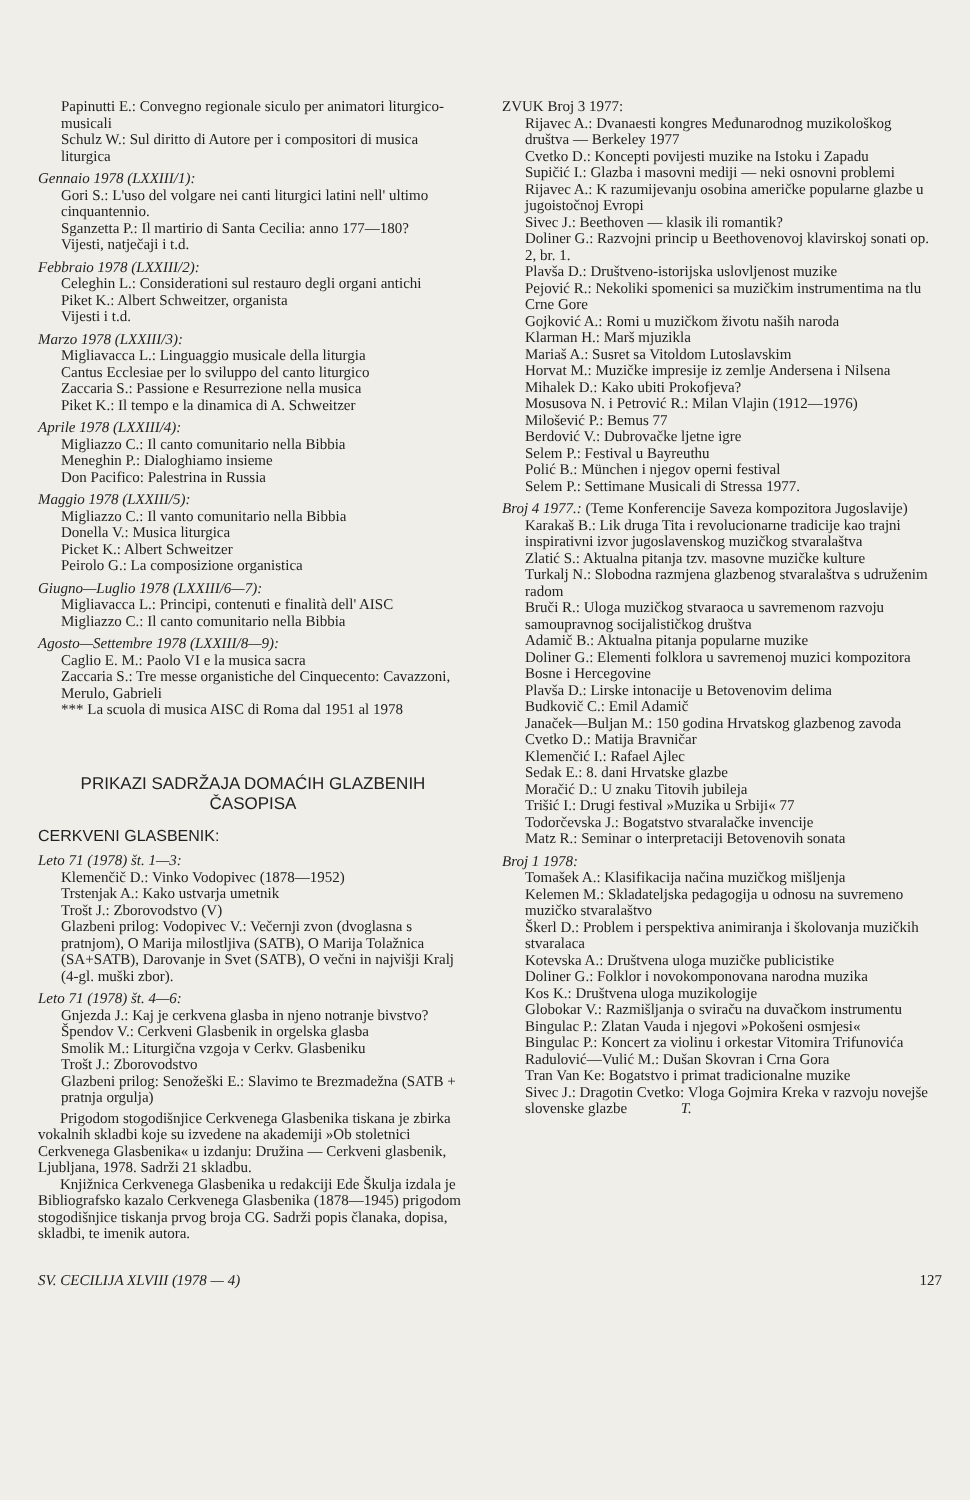Papinutti E.: Convegno regionale siculo per animatori liturgico-musicali
Schulz W.: Sul diritto di Autore per i compositori di musica liturgica
Gennaio 1978 (LXXIII/1):
Gori S.: L'uso del volgare nei canti liturgici latini nell' ultimo cinquantennio.
Sganzetta P.: Il martirio di Santa Cecilia: anno 177—180?
Vijesti, natječaji i t.d.
Febbraio 1978 (LXXIII/2):
Celeghin L.: Considerationi sul restauro degli organi antichi
Piket K.: Albert Schweitzer, organista
Vijesti i t.d.
Marzo 1978 (LXXIII/3):
Migliavacca L.: Linguaggio musicale della liturgia
Cantus Ecclesiae per lo sviluppo del canto liturgico
Zaccaria S.: Passione e Resurrezione nella musica
Piket K.: Il tempo e la dinamica di A. Schweitzer
Aprile 1978 (LXXIII/4):
Migliazzo C.: Il canto comunitario nella Bibbia
Meneghin P.: Dialoghiamo insieme
Don Pacifico: Palestrina in Russia
Maggio 1978 (LXXIII/5):
Migliazzo C.: Il vanto comunitario nella Bibbia
Donella V.: Musica liturgica
Picket K.: Albert Schweitzer
Peirolo G.: La composizione organistica
Giugno—Luglio 1978 (LXXIII/6—7):
Migliavacca L.: Principi, contenuti e finalità dell' AISC
Migliazzo C.: Il canto comunitario nella Bibbia
Agosto—Settembre 1978 (LXXIII/8—9):
Caglio E. M.: Paolo VI e la musica sacra
Zaccaria S.: Tre messe organistiche del Cinquecento: Cavazzoni, Merulo, Gabrieli
*** La scuola di musica AISC di Roma dal 1951 al 1978
PRIKAZI SADRŽAJA DOMAĆIH GLAZBENIH ČASOPISA
CERKVENI GLASBENIK:
Leto 71 (1978) št. 1—3:
Klemenčič D.: Vinko Vodopivec (1878—1952)
Trstenjak A.: Kako ustvarja umetnik
Trošt J.: Zborovodstvo (V)
Glazbeni prilog: Vodopivec V.: Večernji zvon (dvoglasna s pratnjom), O Marija milostljiva (SATB), O Marija Tolažnica (SA+SATB), Darovanje in Svet (SATB), O večni in najvišji Kralj (4-gl. muški zbor).
Leto 71 (1978) št. 4—6:
Gnjezda J.: Kaj je cerkvena glasba in njeno notranje bivstvo?
Špendov V.: Cerkveni Glasbenik in orgelska glasba
Smolik M.: Liturgična vzgoja v Cerkv. Glasbeniku
Trošt J.: Zborovodstvo
Glazbeni prilog: Senožeški E.: Slavimo te Brezmadežna (SATB + pratnja orgulja)
Prigodom stogodišnjice Cerkvenega Glasbenika tiskana je zbirka vokalnih skladbi koje su izvedene na akademiji »Ob stoletnici Cerkvenega Glasbenika« u izdanju: Družina — Cerkveni glasbenik, Ljubljana, 1978. Sadrži 21 skladbu.
Knjižnica Cerkvenega Glasbenika u redakciji Ede Škulja izdala je Bibliografsko kazalo Cerkvenega Glasbenika (1878—1945) prigodom stogodišnjice tiskanja prvog broja CG. Sadrži popis članaka, dopisa, skladbi, te imenik autora.
ZVUK Broj 3 1977:
Rijavec A.: Dvanaesti kongres Međunarodnog muzikološkog društva — Berkeley 1977
Cvetko D.: Koncepti povijesti muzike na Istoku i Zapadu
Supičić I.: Glazba i masovni mediji — neki osnovni problemi
Rijavec A.: K razumijevanju osobina američke popularne glazbe u jugoistočnoj Evropi
Sivec J.: Beethoven — klasik ili romantik?
Doliner G.: Razvojni princip u Beethovenovoj klavirskoj sonati op. 2, br. 1.
Plavša D.: Društveno-istorijska uslovljenost muzike
Pejović R.: Nekoliki spomenici sa muzičkim instrumentima na tlu Crne Gore
Gojković A.: Romi u muzičkom životu naših naroda
Klarman H.: Marš mjuzikla
Mariaš A.: Susret sa Vitoldom Lutoslavskim
Horvat M.: Muzičke impresije iz zemlje Andersena i Nilsena
Mihalek D.: Kako ubiti Prokofjeva?
Mosusova N. i Petrović R.: Milan Vlajin (1912—1976)
Milošević P.: Bemus 77
Berdović V.: Dubrovačke ljetne igre
Selem P.: Festival u Bayreuthu
Polić B.: München i njegov operni festival
Selem P.: Settimane Musicali di Stressa 1977.
Broj 4 1977.: (Teme Konferencije Saveza kompozitora Jugoslavije)
Karakaš B.: Lik druga Tita i revolucionarne tradicije kao trajni inspirativni izvor jugoslavenskog muzičkog stvaralaštva
Zlatić S.: Aktualna pitanja tzv. masovne muzičke kulture
Turkalj N.: Slobodna razmjena glazbenog stvaralaštva s udruženim radom
Bruči R.: Uloga muzičkog stvaraoca u savremenom razvoju samoupravnog socijalističkog društva
Adamič B.: Aktualna pitanja popularne muzike
Doliner G.: Elementi folklora u savremenoj muzici kompozitora Bosne i Hercegovine
Plavša D.: Lirske intonacije u Betovenovim delima
Budkovič C.: Emil Adamič
Janaček—Buljan M.: 150 godina Hrvatskog glazbenog zavoda
Cvetko D.: Matija Bravničar
Klemenčić I.: Rafael Ajlec
Sedak E.: 8. dani Hrvatske glazbe
Moračić D.: U znaku Titovih jubileja
Trišić I.: Drugi festival »Muzika u Srbiji« 77
Todorčevska J.: Bogatstvo stvaralačke invencije
Matz R.: Seminar o interpretaciji Betovenovih sonata
Broj 1 1978:
Tomašek A.: Klasifikacija načina muzičkog mišljenja
Kelemen M.: Skladateljska pedagogija u odnosu na suvremeno muzičko stvaralaštvo
Škerl D.: Problem i perspektiva animiranja i školovanja muzičkih stvaralaca
Kotevska A.: Društvena uloga muzičke publicistike
Doliner G.: Folklor i novokomponovana narodna muzika
Kos K.: Društvena uloga muzikologije
Globokar V.: Razmišljanja o sviraču na duvačkom instrumentu
Bingulac P.: Zlatan Vauda i njegovi »Pokošeni osmjesi«
Bingulac P.: Koncert za violinu i orkestar Vitomira Trifunovića
Radulović—Vulić M.: Dušan Skovran i Crna Gora
Tran Van Ke: Bogatstvo i primat tradicionalne muzike
Sivec J.: Dragotin Cvetko: Vloga Gojmira Kreka v razvoju novejše slovenske glazbe T.
SV. CECILIJA XLVIII (1978 — 4) 127